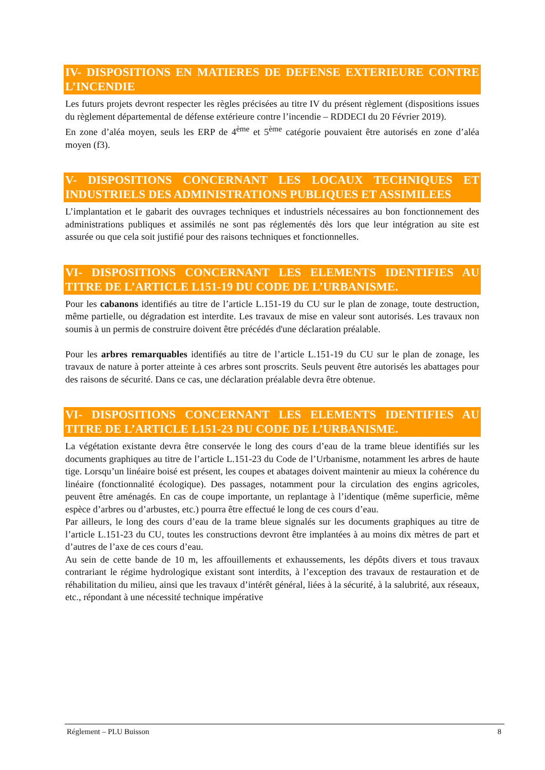IV- DISPOSITIONS EN MATIERES DE DEFENSE EXTERIEURE CONTRE L’INCENDIE
Les futurs projets devront respecter les règles précisées au titre IV du présent règlement (dispositions issues du règlement départemental de défense extérieure contre l’incendie – RDDECI du 20 Février 2019).
En zone d’aléa moyen, seuls les ERP de 4<sup>ème</sup> et 5<sup>ème</sup> catégorie pouvaient être autorisés en zone d’aléa moyen (f3).
V- DISPOSITIONS CONCERNANT LES LOCAUX TECHNIQUES ET INDUSTRIELS DES ADMINISTRATIONS PUBLIQUES ET ASSIMILEES
L’implantation et le gabarit des ouvrages techniques et industriels nécessaires au bon fonctionnement des administrations publiques et assimilés ne sont pas réglementés dès lors que leur intégration au site est assurée ou que cela soit justifié pour des raisons techniques et fonctionnelles.
VI- DISPOSITIONS CONCERNANT LES ELEMENTS IDENTIFIES AU TITRE DE L’ARTICLE L151-19 DU CODE DE L’URBANISME.
Pour les cabanons identifiés au titre de l’article L.151-19 du CU sur le plan de zonage, toute destruction, même partielle, ou dégradation est interdite. Les travaux de mise en valeur sont autorisés. Les travaux non soumis à un permis de construire doivent être précédés d'une déclaration préalable.
Pour les arbres remarquables identifiés au titre de l’article L.151-19 du CU sur le plan de zonage, les travaux de nature à porter atteinte à ces arbres sont proscrits. Seuls peuvent être autorisés les abattages pour des raisons de sécurité. Dans ce cas, une déclaration préalable devra être obtenue.
VI- DISPOSITIONS CONCERNANT LES ELEMENTS IDENTIFIES AU TITRE DE L’ARTICLE L151-23 DU CODE DE L’URBANISME.
La végétation existante devra être conservée le long des cours d’eau de la trame bleue identifiés sur les documents graphiques au titre de l’article L.151-23 du Code de l’Urbanisme, notamment les arbres de haute tige. Lorsqu’un linéaire boisé est présent, les coupes et abatages doivent maintenir au mieux la cohérence du linéaire (fonctionnalité écologique). Des passages, notamment pour la circulation des engins agricoles, peuvent être aménagés. En cas de coupe importante, un replantage à l’identique (même superficie, même espèce d’arbres ou d’arbustes, etc.) pourra être effectué le long de ces cours d’eau.
Par ailleurs, le long des cours d’eau de la trame bleue signalés sur les documents graphiques au titre de l’article L.151-23 du CU, toutes les constructions devront être implantées à au moins dix mètres de part et d’autres de l’axe de ces cours d’eau.
Au sein de cette bande de 10 m, les affouillements et exhaussements, les dépôts divers et tous travaux contrariant le régime hydrologique existant sont interdits, à l’exception des travaux de restauration et de réhabilitation du milieu, ainsi que les travaux d’intérêt général, liées à la sécurité, à la salubrité, aux réseaux, etc., répondant à une nécessité technique impérative
Réglement – PLU Buisson 8